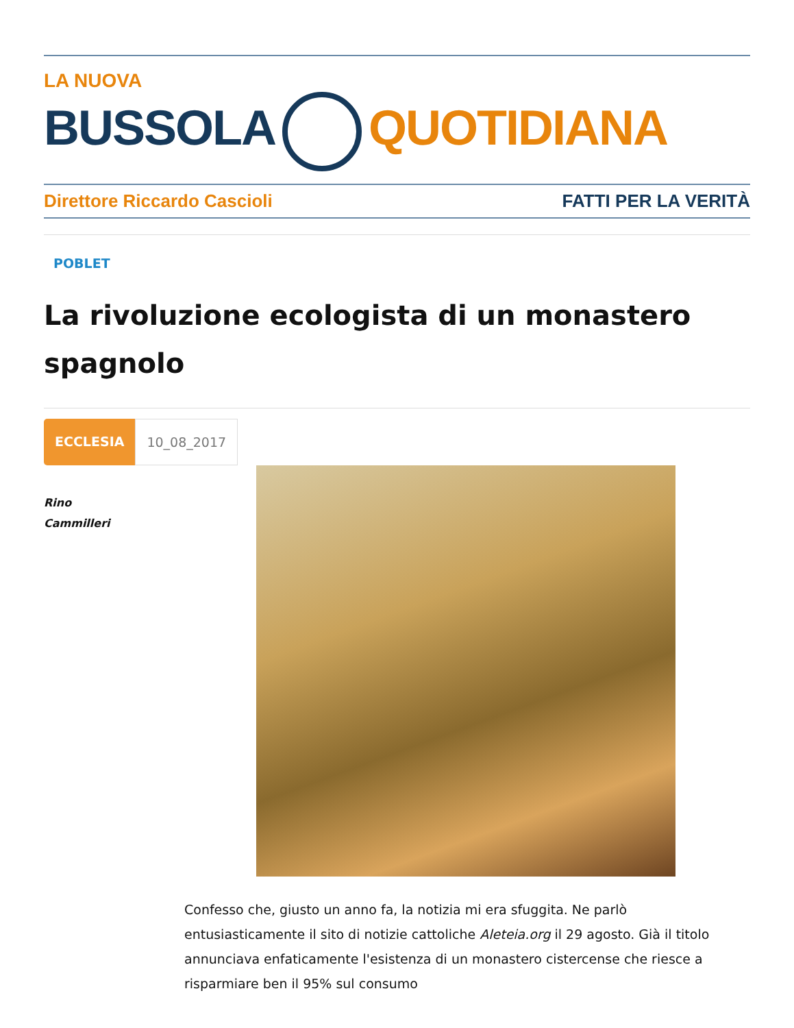LA NUOVA
BUSSOLA QUOTIDIANA
Direttore Riccardo Cascioli FATTI PER LA VERITÀ
POBLET
La rivoluzione ecologista di un monastero spagnolo
ECCLESIA 10_08_2017
Rino
Cammilleri
Confesso che, giusto un anno fa, la notizia mi era sfuggita. Ne parlò entusiasticamente il sito di notizie cattoliche Aleteia.org il 29 agosto. Già il titolo annunciava enfaticamente l'esistenza di un monastero cistercense che riesce a risparmiare ben il 95% sul consumo